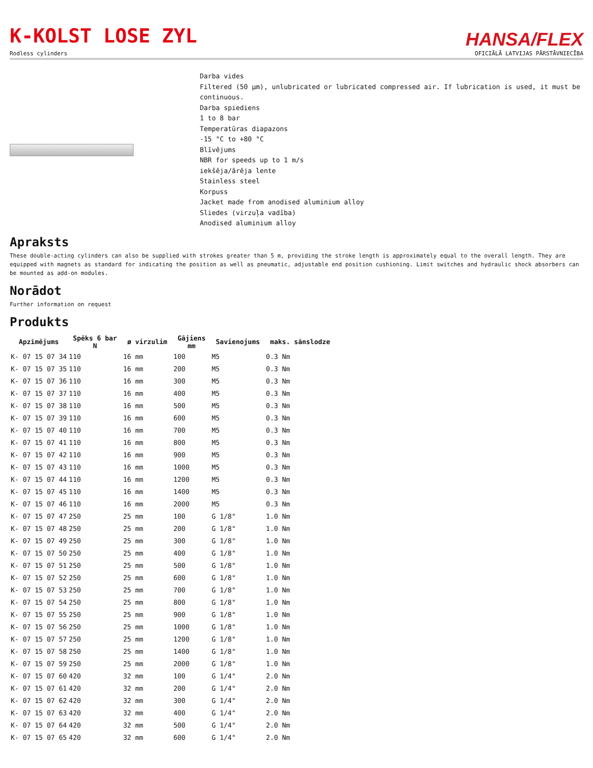K-KOLST LOSE ZYL
Rodless cylinders
HANSA/FLEX
OFICIĀLĀ LATVIJAS PĀRSTĀVNIECĪBA
Darba vides
Filtered (50 µm), unlubricated or lubricated compressed air. If lubrication is used, it must be continuous.
Darba spiediens
1 to 8 bar
Temperatūras diapazons
-15 °C to +80 °C
Blīvējums
NBR for speeds up to 1 m/s
iekšēja/ārēja lente
Stainless steel
Korpuss
Jacket made from anodised aluminium alloy
Sliedes (virzuļa vadība)
Anodised aluminium alloy
Apraksts
These double-acting cylinders can also be supplied with strokes greater than 5 m, providing the stroke length is approximately equal to the overall length. They are equipped with magnets as standard for indicating the position as well as pneumatic, adjustable end position cushioning. Limit switches and hydraulic shock absorbers can be mounted as add-on modules.
Norādot
Further information on request
Produkts
| Apzīmējums | Spēks 6 bar N | ø virzulim | Gājiens mm | Savienojums | maks. sānslodze |
| --- | --- | --- | --- | --- | --- |
| K- 07 15 07 34 | 110 | 16 mm | 100 | M5 | 0.3 Nm |
| K- 07 15 07 35 | 110 | 16 mm | 200 | M5 | 0.3 Nm |
| K- 07 15 07 36 | 110 | 16 mm | 300 | M5 | 0.3 Nm |
| K- 07 15 07 37 | 110 | 16 mm | 400 | M5 | 0.3 Nm |
| K- 07 15 07 38 | 110 | 16 mm | 500 | M5 | 0.3 Nm |
| K- 07 15 07 39 | 110 | 16 mm | 600 | M5 | 0.3 Nm |
| K- 07 15 07 40 | 110 | 16 mm | 700 | M5 | 0.3 Nm |
| K- 07 15 07 41 | 110 | 16 mm | 800 | M5 | 0.3 Nm |
| K- 07 15 07 42 | 110 | 16 mm | 900 | M5 | 0.3 Nm |
| K- 07 15 07 43 | 110 | 16 mm | 1000 | M5 | 0.3 Nm |
| K- 07 15 07 44 | 110 | 16 mm | 1200 | M5 | 0.3 Nm |
| K- 07 15 07 45 | 110 | 16 mm | 1400 | M5 | 0.3 Nm |
| K- 07 15 07 46 | 110 | 16 mm | 2000 | M5 | 0.3 Nm |
| K- 07 15 07 47 | 250 | 25 mm | 100 | G 1/8" | 1.0 Nm |
| K- 07 15 07 48 | 250 | 25 mm | 200 | G 1/8" | 1.0 Nm |
| K- 07 15 07 49 | 250 | 25 mm | 300 | G 1/8" | 1.0 Nm |
| K- 07 15 07 50 | 250 | 25 mm | 400 | G 1/8" | 1.0 Nm |
| K- 07 15 07 51 | 250 | 25 mm | 500 | G 1/8" | 1.0 Nm |
| K- 07 15 07 52 | 250 | 25 mm | 600 | G 1/8" | 1.0 Nm |
| K- 07 15 07 53 | 250 | 25 mm | 700 | G 1/8" | 1.0 Nm |
| K- 07 15 07 54 | 250 | 25 mm | 800 | G 1/8" | 1.0 Nm |
| K- 07 15 07 55 | 250 | 25 mm | 900 | G 1/8" | 1.0 Nm |
| K- 07 15 07 56 | 250 | 25 mm | 1000 | G 1/8" | 1.0 Nm |
| K- 07 15 07 57 | 250 | 25 mm | 1200 | G 1/8" | 1.0 Nm |
| K- 07 15 07 58 | 250 | 25 mm | 1400 | G 1/8" | 1.0 Nm |
| K- 07 15 07 59 | 250 | 25 mm | 2000 | G 1/8" | 1.0 Nm |
| K- 07 15 07 60 | 420 | 32 mm | 100 | G 1/4" | 2.0 Nm |
| K- 07 15 07 61 | 420 | 32 mm | 200 | G 1/4" | 2.0 Nm |
| K- 07 15 07 62 | 420 | 32 mm | 300 | G 1/4" | 2.0 Nm |
| K- 07 15 07 63 | 420 | 32 mm | 400 | G 1/4" | 2.0 Nm |
| K- 07 15 07 64 | 420 | 32 mm | 500 | G 1/4" | 2.0 Nm |
| K- 07 15 07 65 | 420 | 32 mm | 600 | G 1/4" | 2.0 Nm |